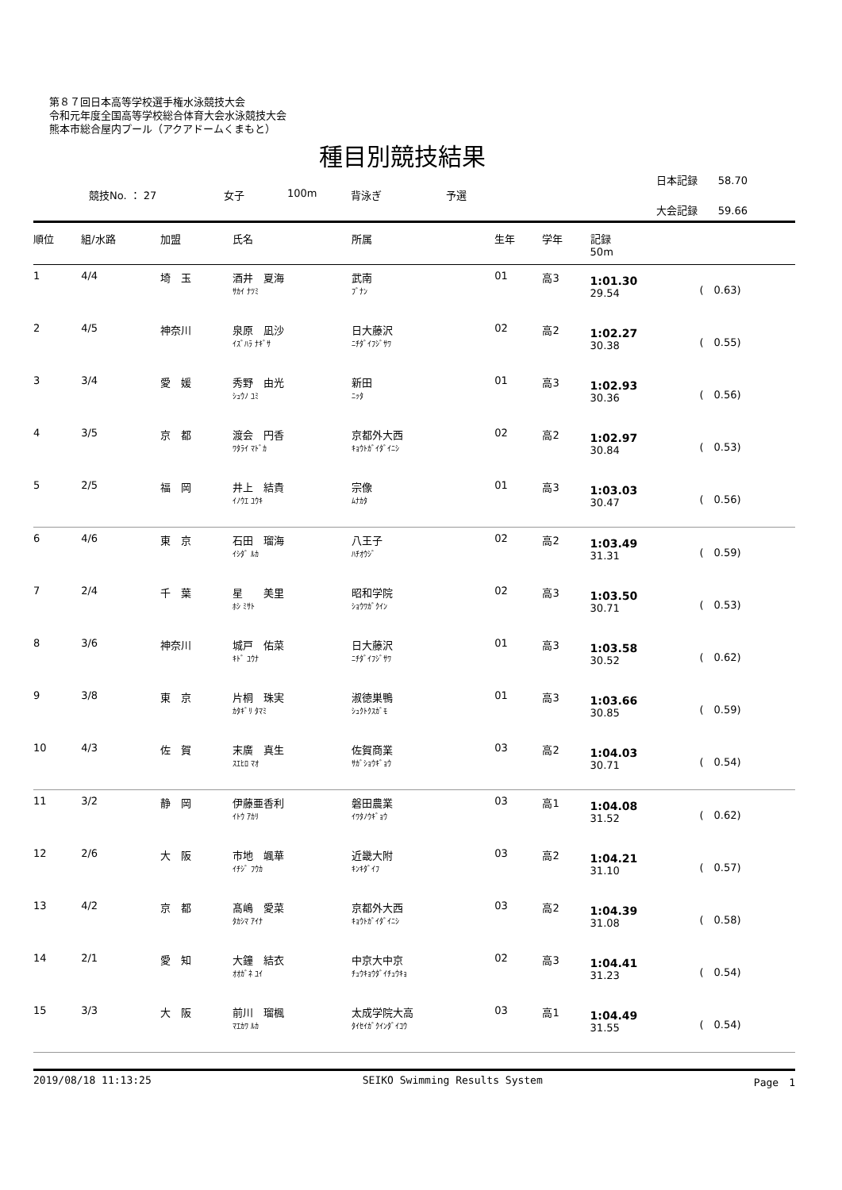第８７回日本高等学校選手権水泳競技大会
令和元年度全国高等学校総合体育大会水泳競技大会
熊本市総合屋内プール（アクアドームくまもと）
種目別競技結果
日本記録　　58.70
競技No. ： 27 女子 100m 背泳ぎ 予選
大会記録　　59.66
| 順位 | 組/水路 | 加盟 | 氏名 | 所属 | 生年 | 学年 | 記録 50m | |
| --- | --- | --- | --- | --- | --- | --- | --- | --- |
| 1 | 4/4 | 埼 玉 | 酒井 夏海 ｻｶｲ ﾅﾂﾐ | 武南 ﾌﾞﾅﾝ | 01 | 高3 | 1:01.30 29.54 | ( 0.63) |
| 2 | 4/5 | 神奈川 | 泉原 凪沙 ｲｽﾞﾊﾗ ﾅｷﾞｻ | 日大藤沢 ﾆﾁﾀﾞｲﾌｼﾞｻﾜ | 02 | 高2 | 1:02.27 30.38 | ( 0.55) |
| 3 | 3/4 | 愛 媛 | 秀野 由光 ｼｭｳﾉ ﾕﾐ | 新田 ﾆｯﾀ | 01 | 高3 | 1:02.93 30.36 | ( 0.56) |
| 4 | 3/5 | 京 都 | 渡会 円香 ﾜﾀﾗｲ ﾏﾄﾞｶ | 京都外大西 ｷｮｳﾄｶﾞｲﾀﾞｲﾆｼ | 02 | 高2 | 1:02.97 30.84 | ( 0.53) |
| 5 | 2/5 | 福 岡 | 井上 結貴 ｲﾉｳｴ ﾕｳｷ | 宗像 ﾑﾅｶﾀ | 01 | 高3 | 1:03.03 30.47 | ( 0.56) |
| 6 | 4/6 | 東 京 | 石田 瑠海 ｲｼﾀﾞ ﾙｶ | 八王子 ﾊﾁｵｳｼﾞ | 02 | 高2 | 1:03.49 31.31 | ( 0.59) |
| 7 | 2/4 | 千 葉 | 星 美里 ﾎｼ ﾐｻﾄ | 昭和学院 ｼｮｳﾜｶﾞｸｲﾝ | 02 | 高3 | 1:03.50 30.71 | ( 0.53) |
| 8 | 3/6 | 神奈川 | 城戸 佑菜 ｷﾄﾞ ﾕｳﾅ | 日大藤沢 ﾆﾁﾀﾞｲﾌｼﾞｻﾜ | 01 | 高3 | 1:03.58 30.52 | ( 0.62) |
| 9 | 3/8 | 東 京 | 片桐 珠実 ｶﾀｷﾞﾘ ﾀﾏﾐ | 淑徳巣鴨 ｼｭｸﾄｸｽｶﾞﾓ | 01 | 高3 | 1:03.66 30.85 | ( 0.59) |
| 10 | 4/3 | 佐 賀 | 末廣 真生 ｽｴﾋﾛ ﾏｵ | 佐賀商業 ｻｶﾞｼｮｳｷﾞｮｳ | 03 | 高2 | 1:04.03 30.71 | ( 0.54) |
| 11 | 3/2 | 静 岡 | 伊藤亜香利 ｲﾄｳ ｱｶﾘ | 磐田農業 ｲﾜﾀﾉｳｷﾞｮｳ | 03 | 高1 | 1:04.08 31.52 | ( 0.62) |
| 12 | 2/6 | 大 阪 | 市地 颯華 ｲﾁｼﾞ ﾌｳｶ | 近畿大附 ｷﾝｷﾀﾞｲﾌ | 03 | 高2 | 1:04.21 31.10 | ( 0.57) |
| 13 | 4/2 | 京 都 | 髙嶋 愛菜 ﾀｶｼﾏ ｱｲﾅ | 京都外大西 ｷｮｳﾄｶﾞｲﾀﾞｲﾆｼ | 03 | 高2 | 1:04.39 31.08 | ( 0.58) |
| 14 | 2/1 | 愛 知 | 大鐘 結衣 ｵｵｶﾞﾈ ﾕｲ | 中京大中京 ﾁｭｳｷｮｳﾀﾞｲﾁｭｳｷｮ | 02 | 高3 | 1:04.41 31.23 | ( 0.54) |
| 15 | 3/3 | 大 阪 | 前川 瑠楓 ﾏｴｶﾜ ﾙｶ | 太成学院大高 ﾀｲｾｲｶﾞｸｲﾝﾀﾞｲｺｳ | 03 | 高1 | 1:04.49 31.55 | ( 0.54) |
2019/08/18 11:13:25 SEIKO Swimming Results System Page　1